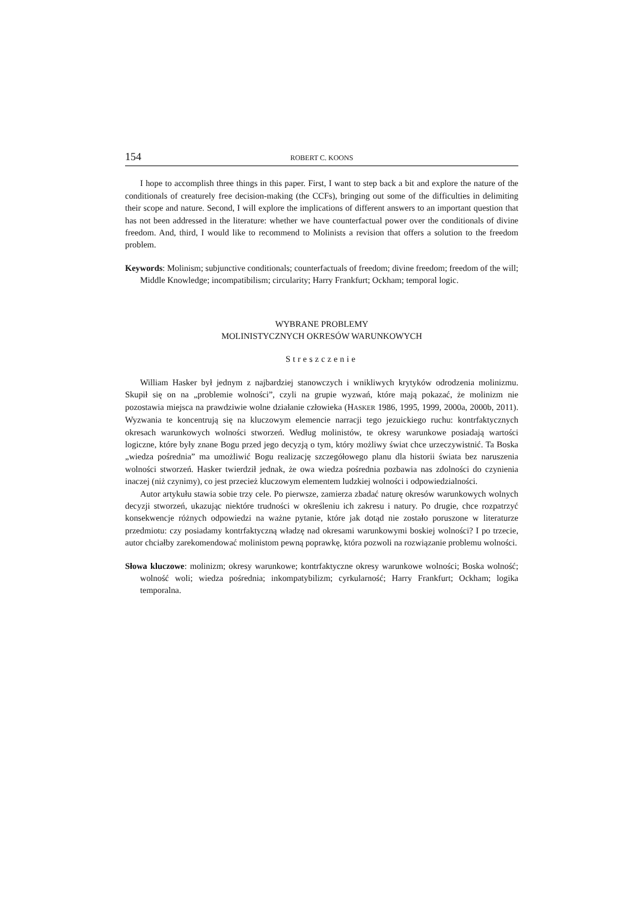154 ROBERT C. KOONS
I hope to accomplish three things in this paper. First, I want to step back a bit and explore the nature of the conditionals of creaturely free decision-making (the CCFs), bringing out some of the difficulties in delimiting their scope and nature. Second, I will explore the implications of different answers to an important question that has not been addressed in the literature: whether we have counterfactual power over the conditionals of divine freedom. And, third, I would like to recommend to Molinists a revision that offers a solution to the freedom problem.
Keywords: Molinism; subjunctive conditionals; counterfactuals of freedom; divine freedom; freedom of the will; Middle Knowledge; incompatibilism; circularity; Harry Frankfurt; Ockham; temporal logic.
WYBRANE PROBLEMY
MOLINISTYCZNYCH OKRESÓW WARUNKOWYCH
Streszczenie
William Hasker był jednym z najbardziej stanowczych i wnikliwych krytyków odrodzenia molinizmu. Skupił się on na „problemie wolności”, czyli na grupie wyzwań, które mają pokazać, że molinizm nie pozostawia miejsca na prawdziwie wolne działanie człowieka (HASKER 1986, 1995, 1999, 2000a, 2000b, 2011). Wyzwania te koncentrują się na kluczowym elemencie narracji tego jezuickiego ruchu: kontrfaktycznych okresach warunkowych wolności stworzeń. Według molinistów, te okresy warunkowe posiadają wartości logiczne, które były znane Bogu przed jego decyzją o tym, który możliwy świat chce urzeczywistnić. Ta Boska „wiedza pośrednia” ma umożliwić Bogu realizację szczegółowego planu dla historii świata bez naruszenia wolności stworzeń. Hasker twierdził jednak, że owa wiedza pośrednia pozbawia nas zdolności do czynienia inaczej (niż czynimy), co jest przecież kluczowym elementem ludzkiej wolności i odpowiedzialności.
Autor artykułu stawia sobie trzy cele. Po pierwsze, zamierza zbadać naturę okresów warunkowych wolnych decyzji stworzeń, ukazując niektóre trudności w określeniu ich zakresu i natury. Po drugie, chce rozpatrzyć konsekwencje różnych odpowiedzi na ważne pytanie, które jak dotąd nie zostało poruszone w literaturze przedmiotu: czy posiadamy kontrfaktyczną władzę nad okresami warunkowymi boskiej wolności? I po trzecie, autor chciałby zarekomendować molinistom pewną poprawkę, która pozwoli na rozwiązanie problemu wolności.
Słowa kluczowe: molinizm; okresy warunkowe; kontrfaktyczne okresy warunkowe wolności; Boska wolność; wolność woli; wiedza pośrednia; inkompatybilizm; cyrkularność; Harry Frankfurt; Ockham; logika temporalna.